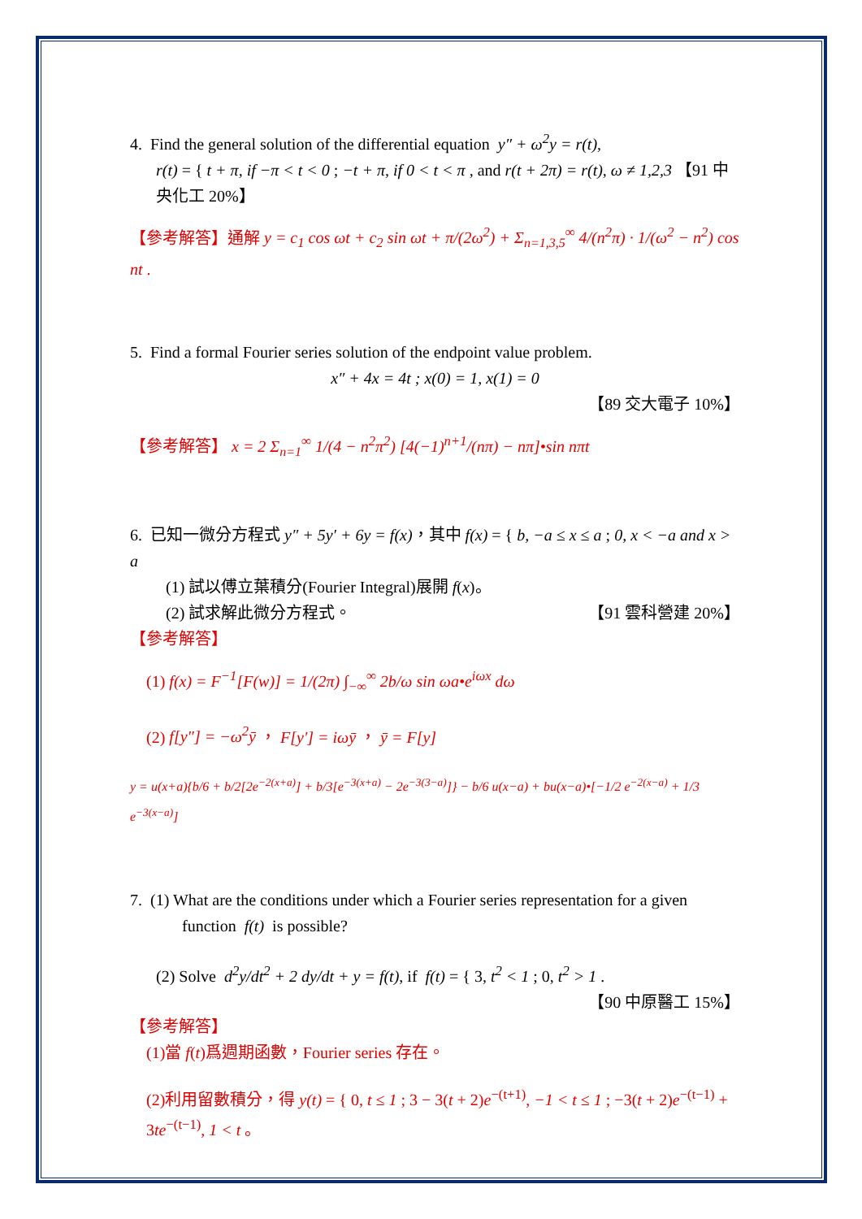4. Find the general solution of the differential equation y″ + ω<sup>2</sup>y = r(t),
r(t) = { t + π, if −π < t < 0 ; −t + π, if 0 < t < π , and r(t + 2π) = r(t), ω ≠ 1,2,3 【91 中央化工 20%】
【參考解答】通解 y = c<sub>1</sub> cos ωt + c<sub>2</sub> sin ωt + π/(2ω<sup>2</sup>) + Σ<sub>n=1,3,5</sub><sup>∞</sup> 4/(n<sup>2</sup>π) · 1/(ω<sup>2</sup> − n<sup>2</sup>) cos nt .
5. Find a formal Fourier series solution of the endpoint value problem.
x″ + 4x = 4t ; x(0) = 1, x(1) = 0
【89 交大電子 10%】
【參考解答】 x = 2 Σ<sub>n=1</sub><sup>∞</sup> 1/(4 − n<sup>2</sup>π<sup>2</sup>) [4(−1)<sup>n+1</sup>/(nπ) − nπ]•sin nπt
6. 已知一微分方程式 y″ + 5y′ + 6y = f(x)，其中 f(x) = { b, −a ≤ x ≤ a ; 0, x < −a and x > a
(1) 試以傅立葉積分(Fourier Integral)展開 f(x)。
(2) 試求解此微分方程式。 【91 雲科營建 20%】
【參考解答】
(1) f(x) = F<sup>−1</sup>[F(w)] = 1/(2π) ∫<sub>−∞</sub><sup>∞</sup> 2b/ω sin ωa•e<sup>iωx</sup> dω
(2) f[y″] = −ω<sup>2</sup>ȳ ， F[y′] = iωȳ ， ȳ = F[y]
y = u(x+a){b/6 + b/2[2e<sup>−2(x+a)</sup>] + b/3[e<sup>−3(x+a)</sup> − 2e<sup>−3(3−a)</sup>]} − b/6 u(x−a) + bu(x−a)•[−1/2 e<sup>−2(x−a)</sup> + 1/3 e<sup>−3(x−a)</sup>]
7. (1) What are the conditions under which a Fourier series representation for a given
function f(t) is possible?
(2) Solve d<sup>2</sup>y/dt<sup>2</sup> + 2 dy/dt + y = f(t), if f(t) = { 3, t<sup>2</sup> < 1 ; 0, t<sup>2</sup> > 1 . 【90 中原醫工 15%】
【參考解答】
(1)當 f(t)爲週期函數，Fourier series 存在。
(2)利用留數積分，得 y(t) = { 0, t ≤ 1 ; 3 − 3(t + 2)e<sup>−(t+1)</sup>, −1 < t ≤ 1 ; −3(t + 2)e<sup>−(t−1)</sup> + 3te<sup>−(t−1)</sup>, 1 < t 。